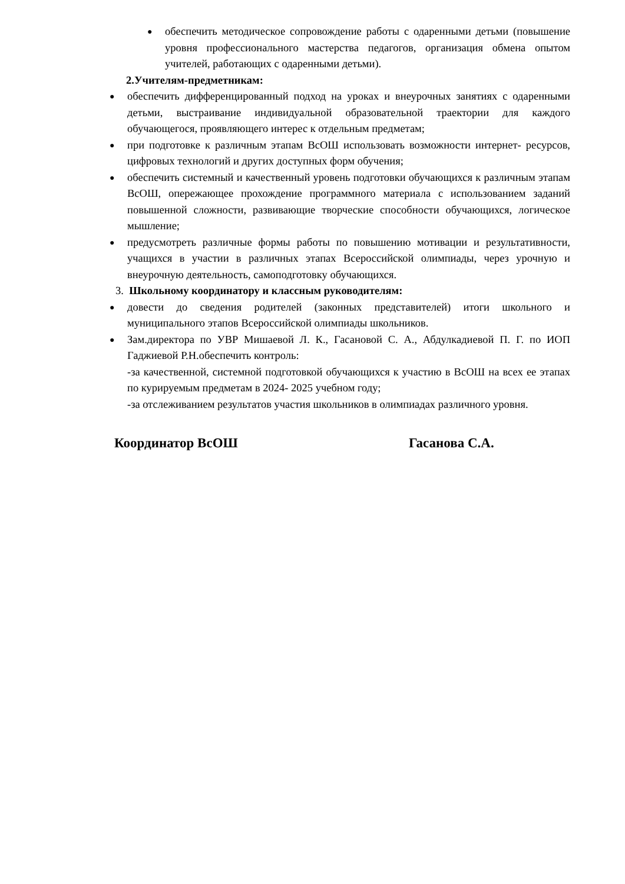● обеспечить методическое сопровождение работы с одаренными детьми (повышение уровня профессионального мастерства педагогов, организация обмена опытом учителей, работающих с одаренными детьми).
2.Учителям-предметникам:
● обеспечить дифференцированный подход на уроках и внеурочных занятиях с одаренными детьми, выстраивание индивидуальной образовательной траектории для каждого обучающегося, проявляющего интерес к отдельным предметам;
● при подготовке к различным этапам ВсОШ использовать возможности интернет- ресурсов, цифровых технологий и других доступных форм обучения;
● обеспечить системный и качественный уровень подготовки обучающихся к различным этапам ВсОШ, опережающее прохождение программного материала с использованием заданий повышенной сложности, развивающие творческие способности обучающихся, логическое мышление;
● предусмотреть различные формы работы по повышению мотивации и результативности, учащихся в участии в различных этапах Всероссийской олимпиады, через урочную и внеурочную деятельность, самоподготовку обучающихся.
3. Школьному координатору и классным руководителям:
● довести до сведения родителей (законных представителей) итоги школьного и муниципального этапов Всероссийской олимпиады школьников.
● Зам.директора по УВР Мишаевой Л. К., Гасановой С. А., Абдулкадиевой П. Г. по ИОП Гаджиевой Р.Н.обеспечить контроль:
-за качественной, системной подготовкой обучающихся к участию в ВсОШ на всех ее этапах по курируемым предметам в 2024- 2025 учебном году;
-за отслеживанием результатов участия школьников в олимпиадах различного уровня.
Координатор ВсОШ Гасанова С.А.